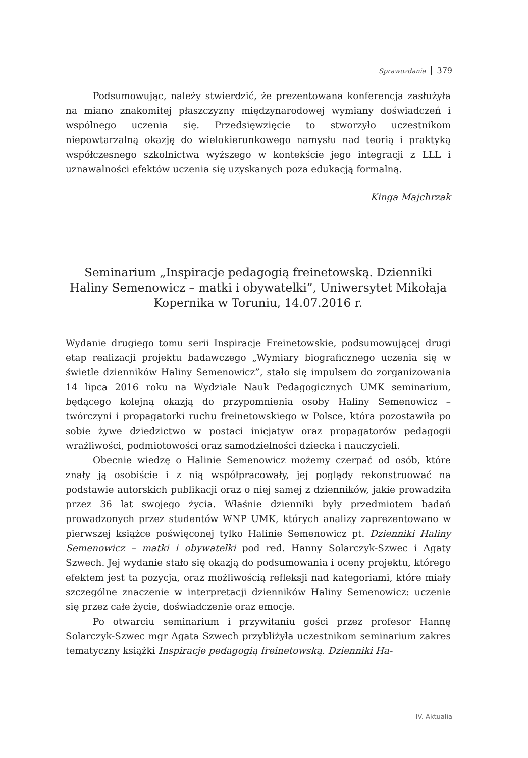Sprawozdania 379
Podsumowując, należy stwierdzić, że prezentowana konferencja zasłużyła na miano znakomitej płaszczyzny międzynarodowej wymiany doświadczeń i wspólnego uczenia się. Przedsięwzięcie to stworzyło uczestnikom niepowtarzalną okazję do wielokierunkowego namysłu nad teorią i praktyką współczesnego szkolnictwa wyższego w kontekście jego integracji z LLL i uznawalności efektów uczenia się uzyskanych poza edukacją formalną.
Kinga Majchrzak
Seminarium „Inspiracje pedagogią freinetowską. Dzienniki Haliny Semenowicz – matki i obywatelki”, Uniwersytet Mikołaja Kopernika w Toruniu, 14.07.2016 r.
Wydanie drugiego tomu serii Inspiracje Freinetowskie, podsumowującej drugi etap realizacji projektu badawczego „Wymiary biograficznego uczenia się w świetle dzienników Haliny Semenowicz”, stało się impulsem do zorganizowania 14 lipca 2016 roku na Wydziale Nauk Pedagogicznych UMK seminarium, będącego kolejną okazją do przypomnienia osoby Haliny Semenowicz – twórczyni i propagatorki ruchu freinetowskiego w Polsce, która pozostawiła po sobie żywe dziedzictwo w postaci inicjatyw oraz propagatorów pedagogii wrażliwości, podmiotowości oraz samodzielności dziecka i nauczycieli.
Obecnie wiedzę o Halinie Semenowicz możemy czerpać od osób, które znały ją osobiście i z nią współpracowały, jej poglądy rekonstruować na podstawie autorskich publikacji oraz o niej samej z dzienników, jakie prowadziła przez 36 lat swojego życia. Właśnie dzienniki były przedmiotem badań prowadzonych przez studentów WNP UMK, których analizy zaprezentowano w pierwszej książce poświęconej tylko Halinie Semenowicz pt. Dzienniki Haliny Semenowicz – matki i obywatelki pod red. Hanny Solarczyk-Szwec i Agaty Szwech. Jej wydanie stało się okazją do podsumowania i oceny projektu, którego efektem jest ta pozycja, oraz możliwością refleksji nad kategoriami, które miały szczególne znaczenie w interpretacji dzienników Haliny Semenowicz: uczenie się przez całe życie, doświadczenie oraz emocje.
Po otwarciu seminarium i przywitaniu gości przez profesor Hannę Solarczyk-Szwec mgr Agata Szwech przybliżyła uczestnikom seminarium zakres tematyczny książki Inspiracje pedagogią freinetowską. Dzienniki Ha-
IV. Aktualia